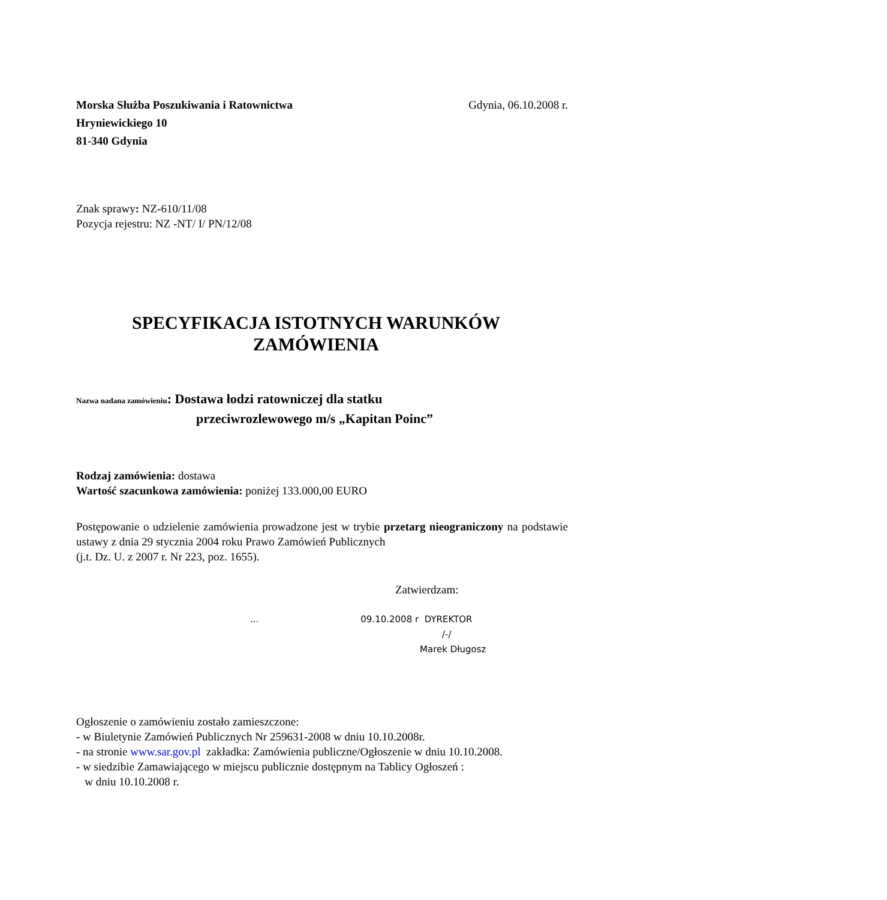Morska Służba Poszukiwania i Ratownictwa Gdynia, 06.10.2008 r.
Hryniewickiego 10
81-340 Gdynia
Znak sprawy: NZ-610/11/08
Pozycja rejestru: NZ -NT/ I/ PN/12/08
SPECYFIKACJA ISTOTNYCH WARUNKÓW
ZAMÓWIENIA
Nazwa nadana zamówieniu: Dostawa łodzi ratowniczej dla statku
przeciwrozlewowego m/s „Kapitan Poinc”
Rodzaj zamówienia: dostawa
Wartość szacunkowa zamówienia: poniżej 133.000,00 EURO
Postępowanie o udzielenie zamówienia prowadzone jest w trybie przetarg nieograniczony na podstawie ustawy z dnia 29 stycznia 2004 roku Prawo Zamówień Publicznych
(j.t. Dz. U. z 2007 r. Nr 223, poz. 1655).
Zatwierdzam:
... 09.10.2008 r DYREKTOR
/-/
Marek Długosz
Ogłoszenie o zamówieniu zostało zamieszczone:
- w Biuletynie Zamówień Publicznych Nr 259631-2008 w dniu 10.10.2008r.
- na stronie www.sar.gov.pl zakładka: Zamówienia publiczne/Ogłoszenie w dniu 10.10.2008.
- w siedzibie Zamawiającego w miejscu publicznie dostępnym na Tablicy Ogłoszeń :
w dniu 10.10.2008 r.